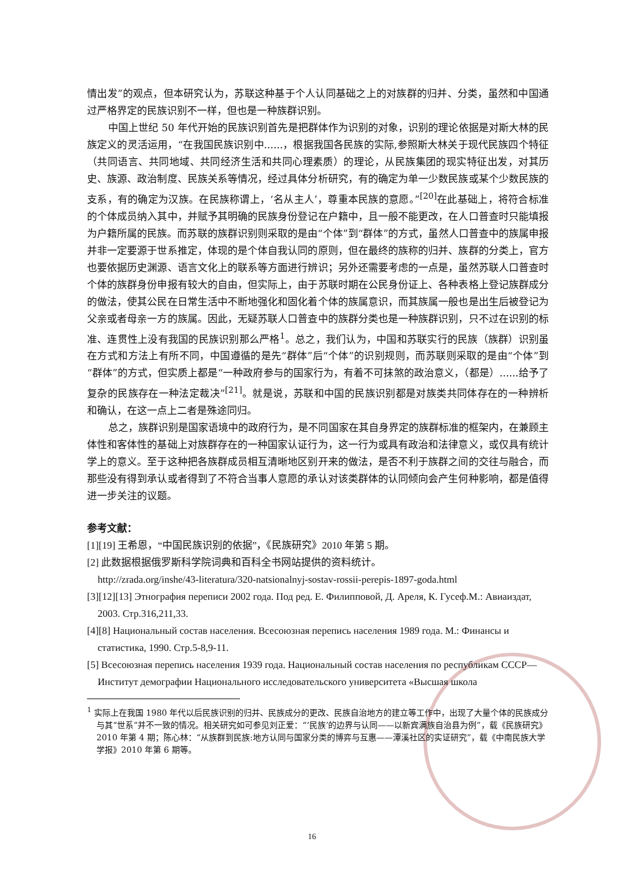情出发”的观点，但本研究认为，苏联这种基于个人认同基础之上的对族群的归并、分类，虽然和中国通过严格界定的民族识别不一样，但也是一种族群识别。
中国上世纪 50 年代开始的民族识别首先是把群体作为识别的对象，识别的理论依据是对斯大林的民族定义的灵活运用，“在我国民族识别中......，根据我国各民族的实际,参照斯大林关于现代民族四个特征（共同语言、共同地域、共同经济生活和共同心理素质）的理论，从民族集团的现实特征出发，对其历史、族源、政治制度、民族关系等情况，经过具体分析研究，有的确定为单一少数民族或某个少数民族的支系，有的确定为汉族。在民族称谓上，‘名从主人’，尊重本民族的意愿。”<sup>[20]</sup>在此基础上，将符合标准的个体成员纳入其中，并赋予其明确的民族身份登记在户籍中，且一般不能更改，在人口普查时只能填报为户籍所属的民族。而苏联的族群识别则采取的是由“个体”到“群体”的方式，虽然人口普查中的族属申报并非一定要源于世系推定，体现的是个体自我认同的原则，但在最终的族称的归并、族群的分类上，官方也要依据历史渊源、语言文化上的联系等方面进行辨识；另外还需要考虑的一点是，虽然苏联人口普查时个体的族群身份申报有较大的自由，但实际上，由于苏联时期在公民身份证上、各种表格上登记族群成分的做法，使其公民在日常生活中不断地强化和固化着个体的族属意识，而其族属一般也是出生后被登记为父亲或者母亲一方的族属。因此，无疑苏联人口普查中的族群分类也是一种族群识别，只不过在识别的标准、连贯性上没有我国的民族识别那么严格<sup>1</sup>。总之，我们认为，中国和苏联实行的民族（族群）识别虽在方式和方法上有所不同，中国遵循的是先“群体”后“个体”的识别规则，而苏联则采取的是由“个体”到“群体”的方式，但实质上都是“一种政府参与的国家行为，有着不可抹煞的政治意义，（都是）......给予了复杂的民族存在一种法定裁决”<sup>[21]</sup>。就是说，苏联和中国的民族识别都是对族类共同体存在的一种辨析和确认，在这一点上二者是殊途同归。
总之，族群识别是国家语境中的政府行为，是不同国家在其自身界定的族群标准的框架内，在兼顾主体性和客体性的基础上对族群存在的一种国家认证行为，这一行为或具有政治和法律意义，或仅具有统计学上的意义。至于这种把各族群成员相互清晰地区别开来的做法，是否不利于族群之间的交往与融合，而那些没有得到承认或者得到了不符合当事人意愿的承认对该类群体的认同倾向会产生何种影响，都是值得进一步关注的议题。
参考文献：
[1][19] 王希恩，“中国民族识别的依据”，《民族研究》2010 年第 5 期。
[2] 此数据根据俄罗斯科学院词典和百科全书网站提供的资料统计。
http://zrada.org/inshe/43-literatura/320-natsionalnyj-sostav-rossii-perepis-1897-goda.html
[3][12][13] Этнография переписи 2002 года. Под ред. Е. Филипповой, Д. Ареля, К. Гусеф.М.: Авиаиздат, 2003. Стр.316,211,33.
[4][8] Национальный состав населения. Всесоюзная перепись населения 1989 года. М.: Финансы и статистика, 1990. Стр.5-8,9-11.
[5] Всесоюзная перепись населения 1939 года. Национальный состав населения по республикам СССР— Институт демографии Национального исследовательского университета «Высшая школа
<sup>1</sup> 实际上在我国 1980 年代以后民族识别的归并、民族成分的更改、民族自治地方的建立等工作中，出现了大量个体的民族成分与其“世系”并不一致的情况。相关研究如可参见刘正爱：“‘民族’的边界与认同——以新宾满族自治县为例”，载《民族研究》2010 年第 4 期；陈心林：“从族群到民族:地方认同与国家分类的博弈与互惠——潭溪社区的实证研究”，载《中南民族大学学报》2010 年第 6 期等。
16